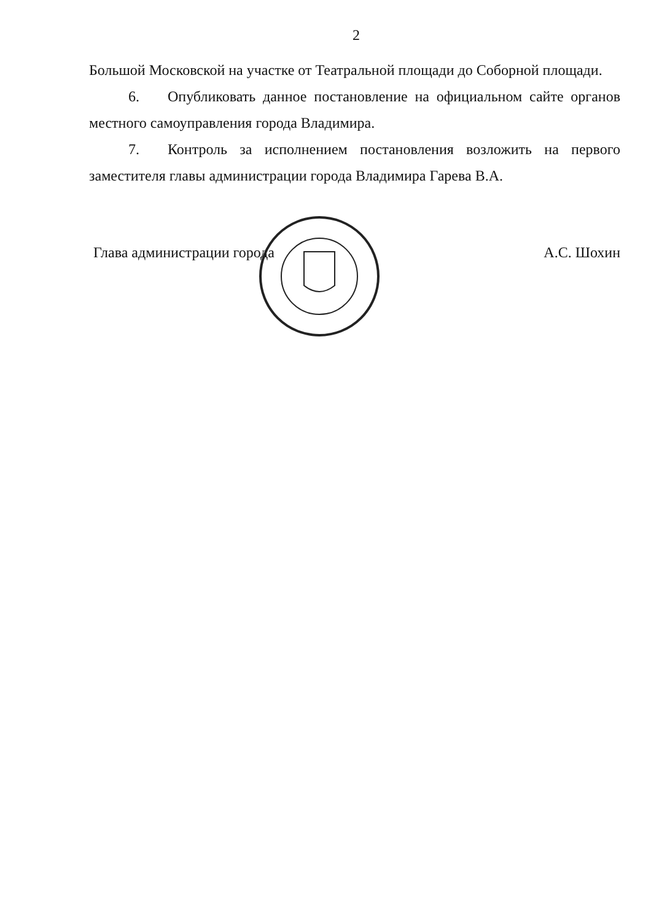2
Большой Московской на участке от Театральной площади до Соборной площади.
6. Опубликовать данное постановление на официальном сайте органов местного самоуправления города Владимира.
7. Контроль за исполнением постановления возложить на первого заместителя главы администрации города Владимира Гарева В.А.
Глава администрации города А.С. Шохин